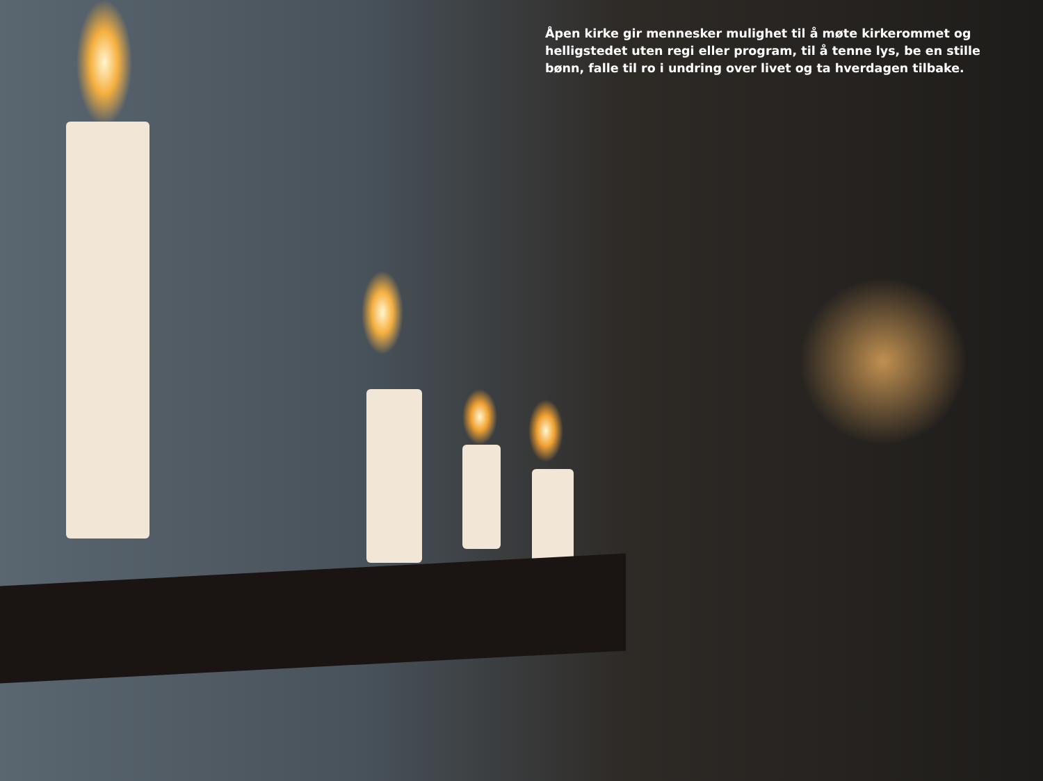Åpen kirke gir mennesker mulighet til å møte kirkerommet og helligstedet uten regi eller program, til å tenne lys, be en stille bønn, falle til ro i undring over livet og ta hverdagen tilbake.